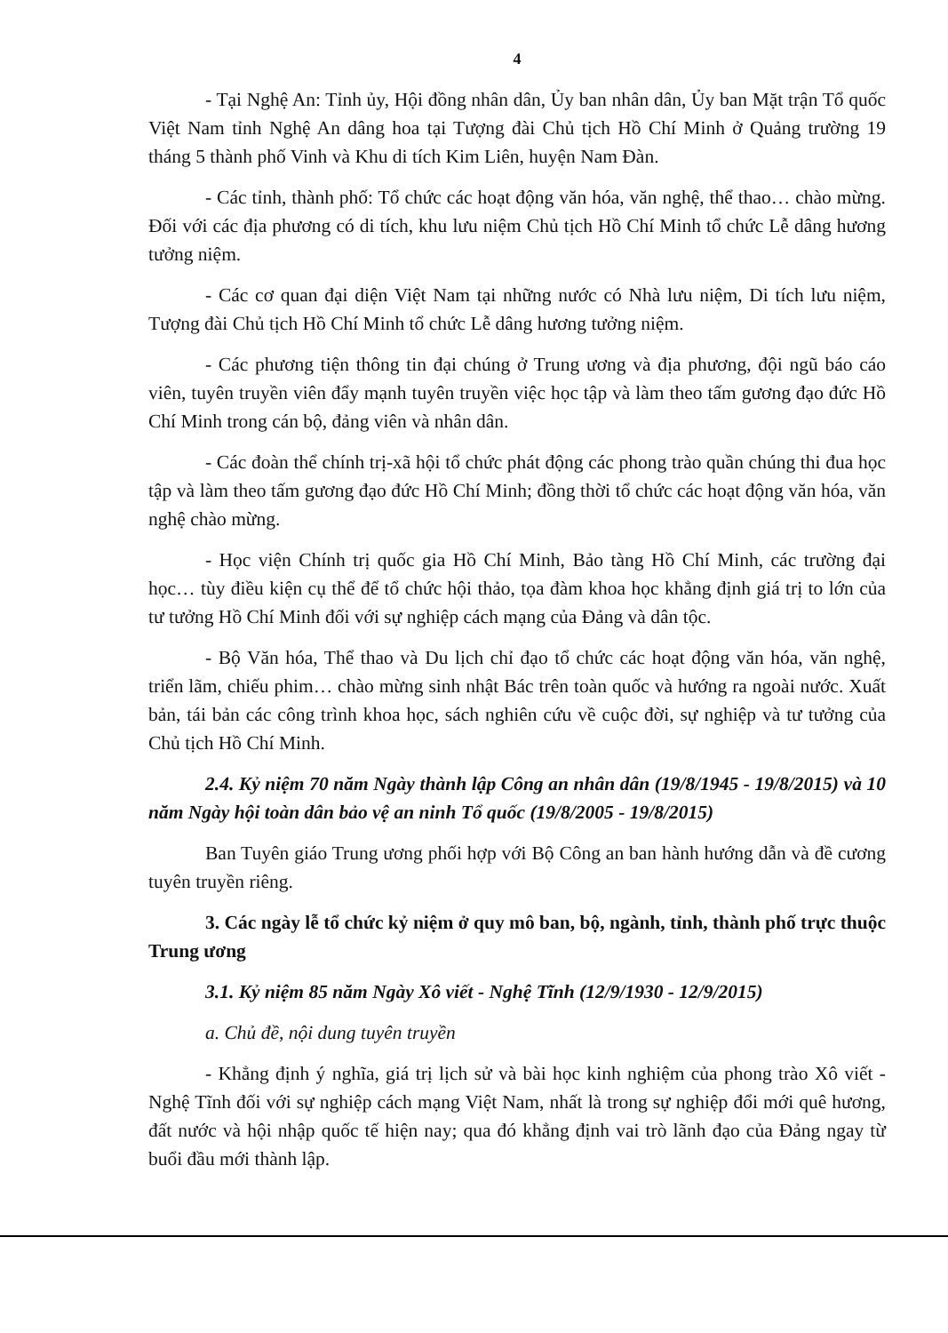4
- Tại Nghệ An: Tỉnh ủy, Hội đồng nhân dân, Ủy ban nhân dân, Ủy ban Mặt trận Tổ quốc Việt Nam tỉnh Nghệ An dâng hoa tại Tượng đài Chủ tịch Hồ Chí Minh ở Quảng trường 19 tháng 5 thành phố Vinh và Khu di tích Kim Liên, huyện Nam Đàn.
- Các tỉnh, thành phố: Tổ chức các hoạt động văn hóa, văn nghệ, thể thao… chào mừng. Đối với các địa phương có di tích, khu lưu niệm Chủ tịch Hồ Chí Minh tổ chức Lễ dâng hương tưởng niệm.
- Các cơ quan đại diện Việt Nam tại những nước có Nhà lưu niệm, Di tích lưu niệm, Tượng đài Chủ tịch Hồ Chí Minh tổ chức Lễ dâng hương tưởng niệm.
- Các phương tiện thông tin đại chúng ở Trung ương và địa phương, đội ngũ báo cáo viên, tuyên truyền viên đẩy mạnh tuyên truyền việc học tập và làm theo tấm gương đạo đức Hồ Chí Minh trong cán bộ, đảng viên và nhân dân.
- Các đoàn thể chính trị-xã hội tổ chức phát động các phong trào quần chúng thi đua học tập và làm theo tấm gương đạo đức Hồ Chí Minh; đồng thời tổ chức các hoạt động văn hóa, văn nghệ chào mừng.
- Học viện Chính trị quốc gia Hồ Chí Minh, Bảo tàng Hồ Chí Minh, các trường đại học… tùy điều kiện cụ thể để tổ chức hội thảo, tọa đàm khoa học khẳng định giá trị to lớn của tư tưởng Hồ Chí Minh đối với sự nghiệp cách mạng của Đảng và dân tộc.
- Bộ Văn hóa, Thể thao và Du lịch chỉ đạo tổ chức các hoạt động văn hóa, văn nghệ, triển lãm, chiếu phim… chào mừng sinh nhật Bác trên toàn quốc và hướng ra ngoài nước. Xuất bản, tái bản các công trình khoa học, sách nghiên cứu về cuộc đời, sự nghiệp và tư tưởng của Chủ tịch Hồ Chí Minh.
2.4. Kỷ niệm 70 năm Ngày thành lập Công an nhân dân (19/8/1945 - 19/8/2015) và 10 năm Ngày hội toàn dân bảo vệ an ninh Tổ quốc (19/8/2005 - 19/8/2015)
Ban Tuyên giáo Trung ương phối hợp với Bộ Công an ban hành hướng dẫn và đề cương tuyên truyền riêng.
3. Các ngày lễ tổ chức kỷ niệm ở quy mô ban, bộ, ngành, tỉnh, thành phố trực thuộc Trung ương
3.1. Kỷ niệm 85 năm Ngày Xô viết - Nghệ Tĩnh (12/9/1930 - 12/9/2015)
a. Chủ đề, nội dung tuyên truyền
- Khẳng định ý nghĩa, giá trị lịch sử và bài học kinh nghiệm của phong trào Xô viết - Nghệ Tĩnh đối với sự nghiệp cách mạng Việt Nam, nhất là trong sự nghiệp đổi mới quê hương, đất nước và hội nhập quốc tế hiện nay; qua đó khẳng định vai trò lãnh đạo của Đảng ngay từ buổi đầu mới thành lập.